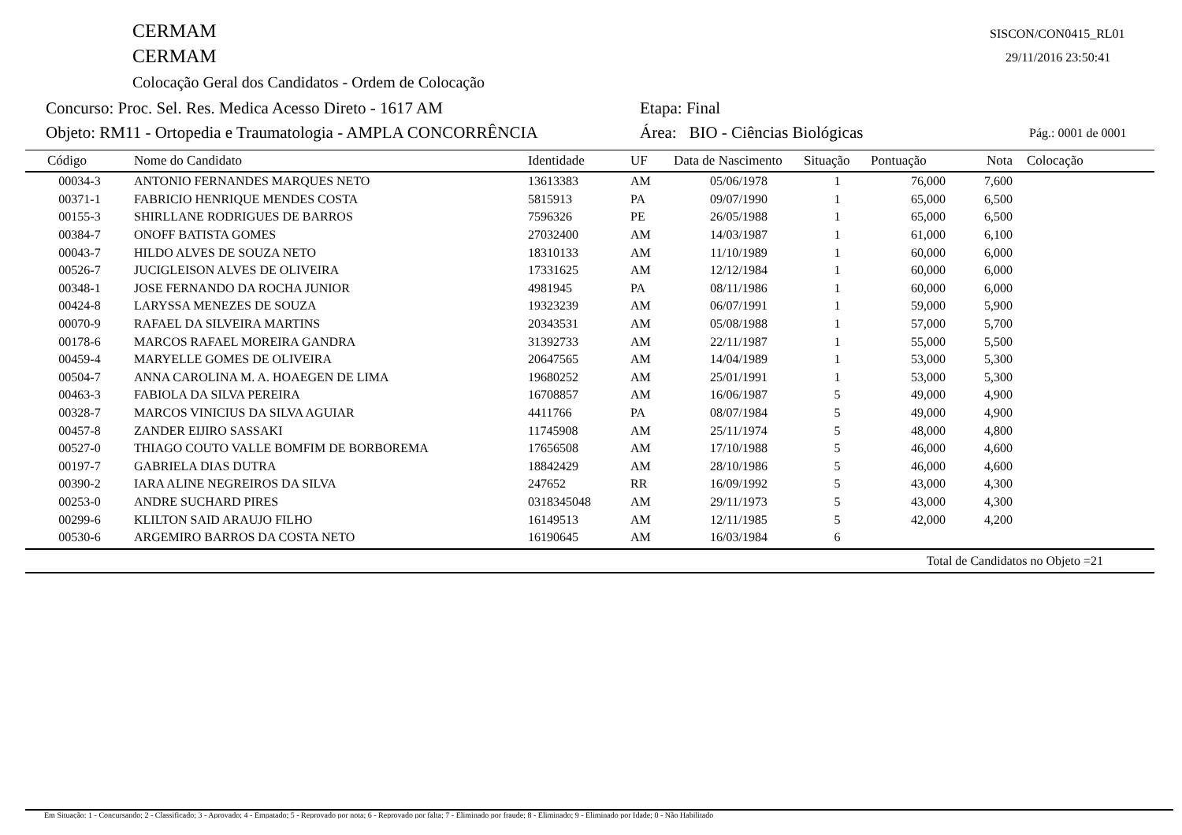CERMAM SISCON/CON0415_RL01
CERMAM 29/11/2016 23:50:41
Colocação Geral dos Candidatos - Ordem de Colocação
Concurso: Proc. Sel. Res. Medica Acesso Direto - 1617 AM Etapa: Final
Objeto: RM11 - Ortopedia e Traumatologia - AMPLA CONCORRÊNCIA Área: BIO - Ciências Biológicas Pág.: 0001 de 0001
| Código | Nome do Candidato | Identidade | UF | Data de Nascimento | Situação | Pontuação | Nota | Colocação |
| --- | --- | --- | --- | --- | --- | --- | --- | --- |
| 00034-3 | ANTONIO FERNANDES MARQUES NETO | 13613383 | AM | 05/06/1978 | 1 | 76,000 | 7,600 | |
| 00371-1 | FABRICIO HENRIQUE MENDES COSTA | 5815913 | PA | 09/07/1990 | 1 | 65,000 | 6,500 | |
| 00155-3 | SHIRLLANE RODRIGUES DE BARROS | 7596326 | PE | 26/05/1988 | 1 | 65,000 | 6,500 | |
| 00384-7 | ONOFF BATISTA GOMES | 27032400 | AM | 14/03/1987 | 1 | 61,000 | 6,100 | |
| 00043-7 | HILDO ALVES DE SOUZA NETO | 18310133 | AM | 11/10/1989 | 1 | 60,000 | 6,000 | |
| 00526-7 | JUCIGLEISON ALVES DE OLIVEIRA | 17331625 | AM | 12/12/1984 | 1 | 60,000 | 6,000 | |
| 00348-1 | JOSE FERNANDO DA ROCHA JUNIOR | 4981945 | PA | 08/11/1986 | 1 | 60,000 | 6,000 | |
| 00424-8 | LARYSSA MENEZES DE SOUZA | 19323239 | AM | 06/07/1991 | 1 | 59,000 | 5,900 | |
| 00070-9 | RAFAEL DA SILVEIRA MARTINS | 20343531 | AM | 05/08/1988 | 1 | 57,000 | 5,700 | |
| 00178-6 | MARCOS RAFAEL MOREIRA GANDRA | 31392733 | AM | 22/11/1987 | 1 | 55,000 | 5,500 | |
| 00459-4 | MARYELLE GOMES DE OLIVEIRA | 20647565 | AM | 14/04/1989 | 1 | 53,000 | 5,300 | |
| 00504-7 | ANNA CAROLINA M. A. HOAEGEN DE LIMA | 19680252 | AM | 25/01/1991 | 1 | 53,000 | 5,300 | |
| 00463-3 | FABIOLA DA SILVA PEREIRA | 16708857 | AM | 16/06/1987 | 5 | 49,000 | 4,900 | |
| 00328-7 | MARCOS VINICIUS DA SILVA AGUIAR | 4411766 | PA | 08/07/1984 | 5 | 49,000 | 4,900 | |
| 00457-8 | ZANDER EIJIRO SASSAKI | 11745908 | AM | 25/11/1974 | 5 | 48,000 | 4,800 | |
| 00527-0 | THIAGO COUTO VALLE BOMFIM DE BORBOREMA | 17656508 | AM | 17/10/1988 | 5 | 46,000 | 4,600 | |
| 00197-7 | GABRIELA DIAS DUTRA | 18842429 | AM | 28/10/1986 | 5 | 46,000 | 4,600 | |
| 00390-2 | IARA ALINE NEGREIROS DA SILVA | 247652 | RR | 16/09/1992 | 5 | 43,000 | 4,300 | |
| 00253-0 | ANDRE SUCHARD PIRES | 0318345048 | AM | 29/11/1973 | 5 | 43,000 | 4,300 | |
| 00299-6 | KLILTON SAID ARAUJO FILHO | 16149513 | AM | 12/11/1985 | 5 | 42,000 | 4,200 | |
| 00530-6 | ARGEMIRO BARROS DA COSTA NETO | 16190645 | AM | 16/03/1984 | 6 | | | |
Total de Candidatos no Objeto =21
Em Situação: 1 - Concursando; 2 - Classificado; 3 - Aprovado; 4 - Empatado; 5 - Reprovado por nota; 6 - Reprovado por falta; 7 - Eliminado por fraude; 8 - Eliminado; 9 - Eliminado por Idade; 0 - Não Habilitado